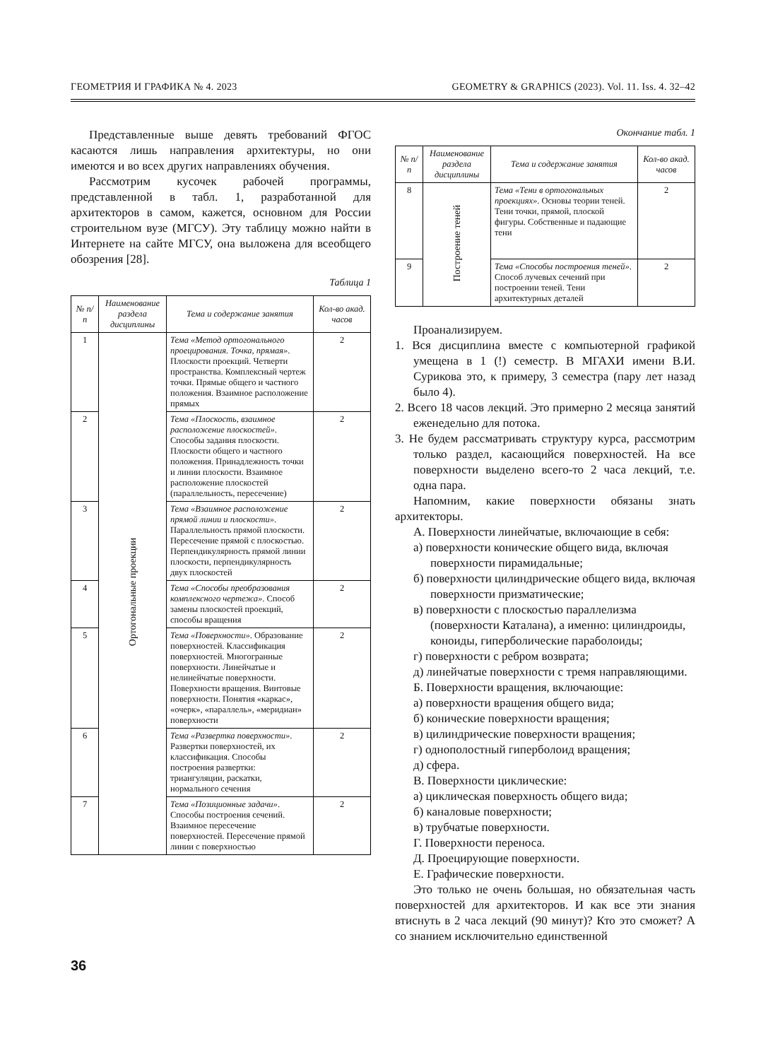ГЕОМЕТРИЯ И ГРАФИКА № 4. 2023 GEOMETRY & GRAPHICS (2023). Vol. 11. Iss. 4. 32–42
Представленные выше девять требований ФГОС касаются лишь направления архитектуры, но они имеются и во всех других направлениях обучения.
Рассмотрим кусочек рабочей программы, представленной в табл. 1, разработанной для архитекторов в самом, кажется, основном для России строительном вузе (МГСУ). Эту таблицу можно найти в Интернете на сайте МГСУ, она выложена для всеобщего обозрения [28].
Таблица 1
| № п/п | Наименование раздела дисциплины | Тема и содержание занятия | Кол-во акад. часов |
| --- | --- | --- | --- |
| 1 | Ортогональные проекции | Тема «Метод ортогонального проецирования. Точка, прямая» . Плоскости проекций. Четверти пространства. Комплексный чертеж точки. Прямые общего и частного положения. Взаимное расположение прямых | 2 |
| 2 | | Тема «Плоскость, взаимное расположение плоскостей» . Способы задания плоскости. Плоскости общего и частного положения. Принадлежность точки и линии плоскости. Взаимное расположение плоскостей (параллельность, пересечение) | 2 |
| 3 | | Тема «Взаимное расположение прямой линии и плоскости» . Параллельность прямой плоскости. Пересечение прямой с плоскостью. Перпендикулярность прямой линии плоскости, перпендикулярность двух плоскостей | 2 |
| 4 | | Тема «Способы преобразования комплексного чертежа» . Способ замены плоскостей проекций, способы вращения | 2 |
| 5 | | Тема «Поверхности» . Образование поверхностей. Классификация поверхностей. Многогранные поверхности. Линейчатые и нелинейчатые поверхности. Поверхности вращения. Винтовые поверхности. Понятия «каркас», «очерк», «параллель», «меридиан» поверхности | 2 |
| 6 | | Тема «Развертка поверхности» . Развертки поверхностей, их классификация. Способы построения развертки: триангуляции, раскатки, нормального сечения | 2 |
| 7 | | Тема «Позиционные задачи» . Способы построения сечений. Взаимное пересечение поверхностей. Пересечение прямой линии с поверхностью | 2 |
Окончание табл. 1
| № п/п | Наименование раздела дисциплины | Тема и содержание занятия | Кол-во акад. часов |
| --- | --- | --- | --- |
| 8 | Построение теней | Тема «Тени в ортогональных проекциях» . Основы теории теней. Тени точки, прямой, плоской фигуры. Собственные и падающие тени | 2 |
| 9 | | Тема «Способы построения теней» . Способ лучевых сечений при построении теней. Тени архитектурных деталей | 2 |
Проанализируем.
1. Вся дисциплина вместе с компьютерной графикой умещена в 1 (!) семестр. В МГАХИ имени В.И. Сурикова это, к примеру, 3 семестра (пару лет назад было 4).
2. Всего 18 часов лекций. Это примерно 2 месяца занятий еженедельно для потока.
3. Не будем рассматривать структуру курса, рассмотрим только раздел, касающийся поверхностей. На все поверхности выделено всего-то 2 часа лекций, т.е. одна пара.
Напомним, какие поверхности обязаны знать архитекторы.
А. Поверхности линейчатые, включающие в себя:
а) поверхности конические общего вида, включая поверхности пирамидальные;
б) поверхности цилиндрические общего вида, включая поверхности призматические;
в) поверхности с плоскостью параллелизма (поверхности Каталана), а именно: цилиндроиды, коноиды, гиперболические параболоиды;
г) поверхности с ребром возврата;
д) линейчатые поверхности с тремя направляющими.
Б. Поверхности вращения, включающие:
а) поверхности вращения общего вида;
б) конические поверхности вращения;
в) цилиндрические поверхности вращения;
г) однополостный гиперболоид вращения;
д) сфера.
В. Поверхности циклические:
а) циклическая поверхность общего вида;
б) каналовые поверхности;
в) трубчатые поверхности.
Г. Поверхности переноса.
Д. Проецирующие поверхности.
Е. Графические поверхности.
Это только не очень большая, но обязательная часть поверхностей для архитекторов. И как все эти знания втиснуть в 2 часа лекций (90 минут)? Кто это сможет? А со знанием исключительно единственной
36